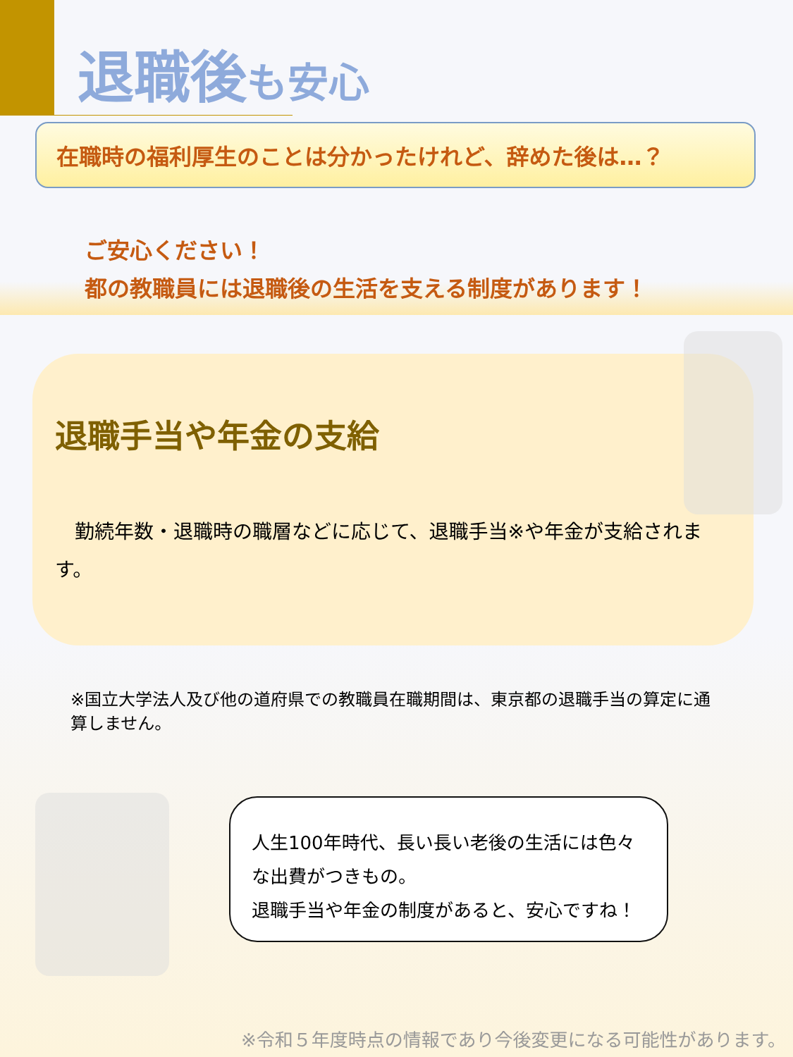退職後も安心
在職時の福利厚生のことは分かったけれど、辞めた後は…？
ご安心ください！
都の教職員には退職後の生活を支える制度があります！
退職手当や年金の支給
　勤続年数・退職時の職層などに応じて、退職手当※や年金が支給されます。
※国立大学法人及び他の道府県での教職員在職期間は、東京都の退職手当の算定に通算しません。
人生100年時代、長い長い老後の生活には色々な出費がつきもの。
退職手当や年金の制度があると、安心ですね！
※令和５年度時点の情報であり今後変更になる可能性があります。